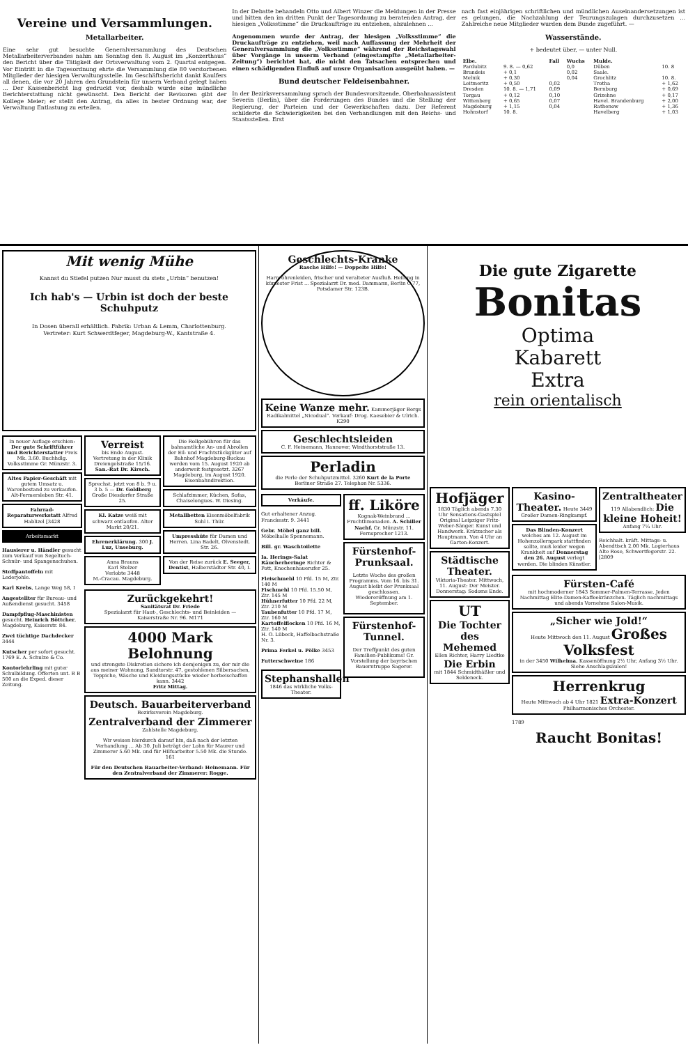Vereine und Versammlungen.
Metallarbeiter.
Eine sehr gut besuchte Generalversammlung des Deutschen Metallarbeiterverbandes nahm am Sonntag den 8. August im „Konzerthaus“ den Bericht über die Tätigkeit der Ortsverwaltung vom 2. Quartal entgegen. Vor Eintritt in die Tagesordnung ehrte die Versammlung die 80 verstorbenen Mitglieder der hiesigen Verwaltungsstelle. Im Geschäftsbericht dankt Kaulfers all denen, die vor 20 Jahren den Grundstein für unsern Verband gelegt haben ... Der Kassenbericht lag gedruckt vor, deshalb wurde eine mündliche Berichterstattung nicht gewünscht. Den Bericht der Revisoren gibt der Kollege Meier; er stellt den Antrag, da alles in bester Ordnung war, der Verwaltung Entlastung zu erteilen.
In der Debatte behandeln Otto und Albert Winzer die Meldungen in der Presse und bitten den im dritten Punkt der Tagesordnung zu beratenden Antrag, der hiesigen „Volksstimme“ die Druckaufträge zu entziehen, abzulehnen ...
Angenommen wurde der Antrag, der hiesigen „Volksstimme“ die Druckaufträge zu entziehen, weil nach Auffassung der Mehrheit der Generalversammlung die „Volksstimme“ während der Reichstagswahl über Vorgänge in unserm Verband (eingestampfte „Metallarbeiter-Zeitung“) berichtet hat, die nicht den Tatsachen entsprechen und einen schädigenden Einfluß auf unsre Organisation ausgeübt haben. —
Bund deutscher Feldeisenbahner.
In der Bezirksversammlung sprach der Bundesvorsitzende, Oberbahnassistent Severin (Berlin), über die Forderungen des Bundes und die Stellung der Regierung, der Parteien und der Gewerkschaften dazu. Der Referent schilderte die Schwierigkeiten bei den Verhandlungen mit den Reichs- und Staatsstellen. Erst
nach fast einjährigen schriftlichen und mündlichen Auseinandersetzungen ist es gelungen, die Nachzahlung der Teurungszulagen durchzusetzen ... Zahlreiche neue Mitglieder wurden dem Bunde zugeführt. —
Wasserstände.
+ bedeutet über, — unter Null.
| Elbe. | | Fall | Wuchs | Mulde. | |
| --- | --- | --- | --- | --- | --- |
| Pardubitz | 9. 8. — 0,62 | | 0,0 | Düben | 10. 8 |
| Brandeis | + 0,1 | | 0,02 | Saale. | |
| Melnik | + 0,30 | | 0,04 | Grochlitz | 10. 8. |
| Leitmeritz | + 0,50 | 0,02 | | Trotha | + 1,62 |
| Dresden | 10. 8. — 1,71 | 0,09 | | Bernburg | + 0,69 |
| Torgau | + 0,12 | 0,10 | | Grizehne | + 0,17 |
| Wittenberg | + 0,65 | 0,07 | | Havel. Brandenburg | + 2,00 |
| Magdeburg | + 1,15 | 0,04 | | Rathenow | + 1,36 |
| Hohnstorf | 10. 8. | | | Havelberg | + 1,03 |
Mit wenig Mühe
Kannst du Stiefel putzen Nur musst du stets „Urbin“ benutzen!
Ich hab's — Urbin ist doch der beste Schuhputz
In Dosen überall erhältlich. Fabrik: Urban & Lemm, Charlottenburg.
Vertreter: Kurt Schwerdtfeger, Magdeburg-W., Kantstraße 4.
In neuer Auflage erschien: Der gute Schriftführer und Berichterstatter Preis Mk. 3.60. Buchhdlg. Volksstimme Gr. Münzstr. 3.
Altes Papier-Geschäft mit gutem Umsatz u. Warenbestand zu verkaufen. Alt-Fermersleben Str. 41.
Fahrrad-Reparaturwerkstatt Alfred Hablizel [3428
Arbeitsmarkt
Hausierer u. Händler gesucht zum Verkauf von Segeltuch-Schnür- und Spangenschuhen.
Stoffpantoffeln mit Lederjohle.
Karl Krebs, Lange Weg 58, I
Angestellter für Bureau- und Außendienst gesucht. 3458
Dampfpflug-Maschinisten gesucht. Heinrich Böttcher, Magdeburg, Kaiserstr. 84.
Zwei tüchtige Dachdecker 3444
Kutscher per sofort gesucht. 1769 E. A. Schulze & Co.
Kontorlehrling mit guter Schulbildung. Offerten unt. B B 500 an die Exped. dieser Zeitung.
Verreist
bis Ende August. Vertretung in der Klinik Dreiengelstraße 15/16. San.-Rat Dr. Kirsch.
Sprechst. jetzt von 8 b. 9 u. 3 b. 5 — Dr. Goldberg Große Diesdorfer Straße 25.
Kl. Katze weiß mit schwarz entlaufen. Alter Markt 20/21.
Ehrenerklärung. 300 J. Luz, Unseburg.
Anna Brauns
Karl Stelzer
Verlobte 3448
M.-Cracau. Magdeburg.
Die Rollgebühren für das bahnamtliche An- und Abrollen der Eil- und Frachtstückgüter auf Bahnhof Magdeburg-Buckau werden vom 15. August 1920 ab anderweit festgesetzt. 3267 Magdeburg, im August 1920. Eisenbahndirektion.
Schlafzimmer, Küchen, Sofas, Chaiselongues. W. Diesing.
Metallbetten Eisenmöbelfabrik Suhl i. Thür.
Umpresshüte für Damen und Herren. Lina Badelt, Olvenstedt. Str. 26.
Von der Reise zurück E. Seeger, Dentist, Halberstädter Str. 40, I.
Zurückgekehrt!
Sanitätsrat Dr. Friede
Spezialarzt für Haut-, Geschlechts- und Beinleiden — Kaiserstraße Nr. 96. M171
4000 Mark Belohnung
und strengste Diskretion sichere ich demjenigen zu, der mir die aus meiner Wohnung, Sandtorstr. 47, gestohlenen Silbersachen, Teppiche, Wäsche und Kleidungsstücke wieder herbeischaffen kann. 3442
Fritz Mittag.
Deutsch. Bauarbeiterverband
Bezirksverein Magdeburg.
Zentralverband der Zimmerer
Zahlstelle Magdeburg.
Wir weisen hierdurch darauf hin, daß nach der letzten Verhandlung ... Ab 30. Juli beträgt der Lohn für Maurer und Zimmerer 5.60 Mk. und für Hilfsarbeiter 5.50 Mk. die Stunde. 161
Für den Deutschen Bauarbeiter-Verband: Heinemann. Für den Zentralverband der Zimmerer: Rogge.
Geschlechts-Kranke
Rasche Hilfe! — Doppelte Hilfe!
Harnröhrenleiden, frischer und veralteter Ausfluß. Heilung in kürzester Frist ... Spezialarzt Dr. med. Dammann, Berlin C.77, Potsdamer Str. 123B.
Keine Wanze mehr. Kammerjäger Bergs Radikalmittel „Nicodual“. Verkauf: Drog. Kaesebier & Ulrich. K290
Geschlechtsleiden
C. F. Heinemann, Hannover, Windthorststraße 13.
Perladin
die Perle der Schuhputzmittel. 3260 Kurt de la Porte Berliner Straße 27. Telephon Nr. 5336.
Verkäufe.
Gut erhaltener Anzug. Franckestr. 9. 3441
Gebr. Möbel ganz bill. Möbelhalle Spennemann.
Bill. gr. Waschtoilette
Ia. Herings-Salat Räucherheringe Richter & Pott, Knochenhauerufer 25.
Fleischmehl 10 Pfd. 15 M, Ztr. 140 M
Fischmehl 10 Pfd. 15.50 M, Ztr. 145 M
Hühnerfutter 10 Pfd. 22 M, Ztr. 210 M
Taubenfutter 10 Pfd. 17 M, Ztr. 160 M
Kartoffelflocken 10 Pfd. 16 M, Ztr. 140 M
H. O. Lübeck, Haffelbachstraße Nr. 3.
Prima Ferkel u. Pölke 3453
Futterschweine 186
Stephanshallen
1846 das wirkliche Volks-Theater.
ff. Liköre
Kognak-Weinbrand ... Fruchtlimonaden. A. Schiller Nachf. Gr. Münzstr. 11. Fernsprecher 1213.
Fürstenhof-Prunksaal.
Letzte Woche des großen Programms. Vom 16. bis 31. August bleibt der Prunksaal geschlossen. Wiedereröffnung am 1. September.
Fürstenhof-Tunnel.
Der Treffpunkt des guten Familien-Publikums! Gr. Vorstellung der bayrischen Bauerntruppe Sagerer.
Die gute Zigarette
Bonitas
Optima
Kabarett
Extra
rein orientalisch
Hofjäger
1830 Täglich abends 7.30 Uhr Sensations-Gastspiel Original Leipziger Fritz-Weber-Sänger. Kunst und Handwerk. Krätzscher als Hauptmann. Von 4 Uhr an Garten-Konzert.
Städtische Theater.
Viktoria-Theater. Mittwoch, 11. August: Der Meister. Donnerstag: Sodoms Ende.
UT
Die Tochter des Mehemed
Ellen Richter, Harry Liedtke
Die Erbin
mit 1844 Schmidthäßler und Seldeneck.
Kasino-Theater. Heute 3449 Großer Damen-Ringkampf.
Das Blinden-Konzert welches am 12. August im Hohenzollernpark stattfinden sollte, muß leider wegen Krankheit auf Donnerstag den 26. August verlegt werden. Die blinden Künstler.
Zentraltheater
119 Allabendlich: Die kleine Hoheit! Anfang 7¼ Uhr.
Reichhalt. kräft. Mittags- u. Abendtisch 2.00 Mk. Logierhaus Alte Rose, Schwertfegerstr. 22. [2809
Fürsten-Café
mit hochmoderner 1843 Sommer-Palmen-Terrasse. Jeden Nachmittag Elite-Damen-Kaffeekränzchen. Täglich nachmittags und abends Vornehme Salon-Musik.
„Sicher wie Jold!“
Heute Mittwoch den 11. August Großes Volksfest
in der 3450 Wilhelma. Kassenöffnung 2½ Uhr, Anfang 3½ Uhr. Siehe Anschlagsäulen!
Herrenkrug
Heute Mittwoch ab 4 Uhr 1821 Extra-Konzert
Philharmonisches Orchester.
1789
Raucht Bonitas!